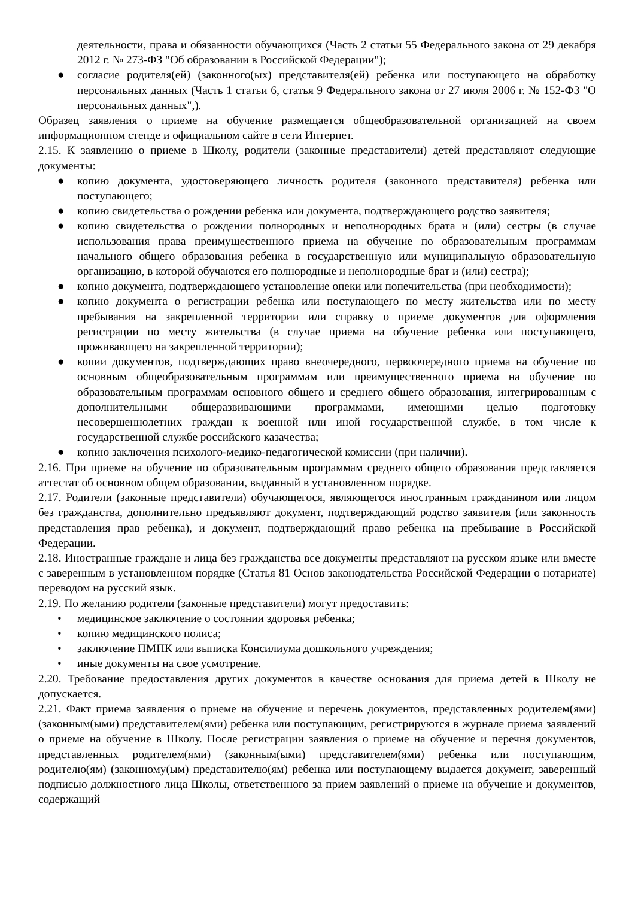деятельности, права и обязанности обучающихся (Часть 2 статьи 55 Федерального закона от 29 декабря 2012 г. № 273-ФЗ "Об образовании в Российской Федерации");
● согласие родителя(ей) (законного(ых) представителя(ей) ребенка или поступающего на обработку персональных данных (Часть 1 статьи 6, статья 9 Федерального закона от 27 июля 2006 г. № 152-ФЗ "О персональных данных",).
Образец заявления о приеме на обучение размещается общеобразовательной организацией на своем информационном стенде и официальном сайте в сети Интернет.
2.15. К заявлению о приеме в Школу, родители (законные представители) детей представляют следующие документы:
● копию документа, удостоверяющего личность родителя (законного представителя) ребенка или поступающего;
● копию свидетельства о рождении ребенка или документа, подтверждающего родство заявителя;
● копию свидетельства о рождении полнородных и неполнородных брата и (или) сестры (в случае использования права преимущественного приема на обучение по образовательным программам начального общего образования ребенка в государственную или муниципальную образовательную организацию, в которой обучаются его полнородные и неполнородные брат и (или) сестра);
● копию документа, подтверждающего установление опеки или попечительства (при необходимости);
● копию документа о регистрации ребенка или поступающего по месту жительства или по месту пребывания на закрепленной территории или справку о приеме документов для оформления регистрации по месту жительства (в случае приема на обучение ребенка или поступающего, проживающего на закрепленной территории);
● копии документов, подтверждающих право внеочередного, первоочередного приема на обучение по основным общеобразовательным программам или преимущественного приема на обучение по образовательным программам основного общего и среднего общего образования, интегрированным с дополнительными общеразвивающими программами, имеющими целью подготовку несовершеннолетних граждан к военной или иной государственной службе, в том числе к государственной службе российского казачества;
● копию заключения психолого-медико-педагогической комиссии (при наличии).
2.16. При приеме на обучение по образовательным программам среднего общего образования представляется аттестат об основном общем образовании, выданный в установленном порядке.
2.17. Родители (законные представители) обучающегося, являющегося иностранным гражданином или лицом без гражданства, дополнительно предъявляют документ, подтверждающий родство заявителя (или законность представления прав ребенка), и документ, подтверждающий право ребенка на пребывание в Российской Федерации.
2.18. Иностранные граждане и лица без гражданства все документы представляют на русском языке или вместе с заверенным в установленном порядке (Статья 81 Основ законодательства Российской Федерации о нотариате) переводом на русский язык.
2.19. По желанию родители (законные представители) могут предоставить:
• медицинское заключение о состоянии здоровья ребенка;
• копию медицинского полиса;
• заключение ПМПК или выписка Консилиума дошкольного учреждения;
• иные документы на свое усмотрение.
2.20. Требование предоставления других документов в качестве основания для приема детей в Школу не допускается.
2.21. Факт приема заявления о приеме на обучение и перечень документов, представленных родителем(ями) (законным(ыми) представителем(ями) ребенка или поступающим, регистрируются в журнале приема заявлений о приеме на обучение в Школу. После регистрации заявления о приеме на обучение и перечня документов, представленных родителем(ями) (законным(ыми) представителем(ями) ребенка или поступающим, родителю(ям) (законному(ым) представителю(ям) ребенка или поступающему выдается документ, заверенный подписью должностного лица Школы, ответственного за прием заявлений о приеме на обучение и документов, содержащий